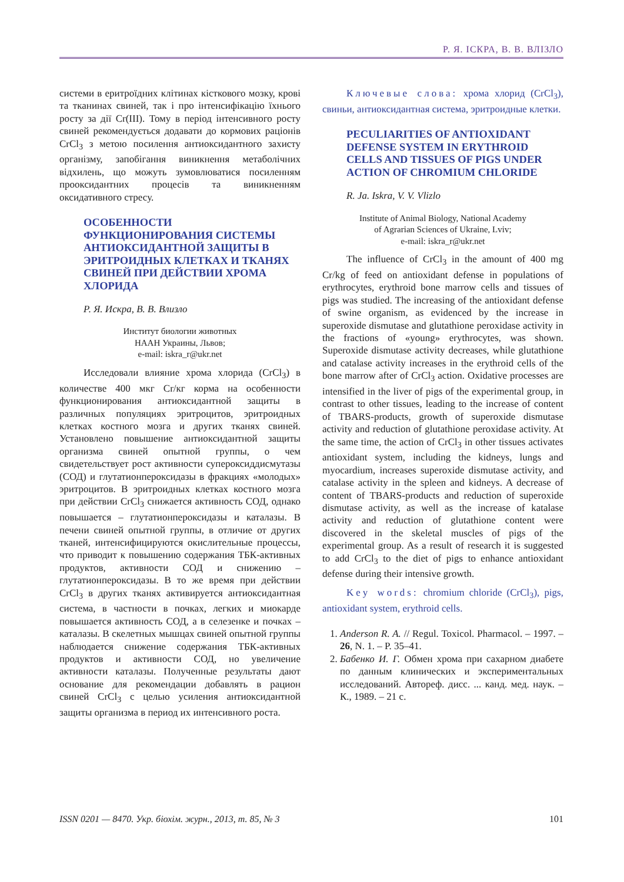Р. Я. ІСКРА, В. В. ВЛІЗЛО
системи в еритроїдних клітинах кісткового мозку, крові та тканинах свиней, так і про інтенсифікацію їхнього росту за дії Cr(III). Тому в період інтенсивного росту свиней рекомендується додавати до кормових раціонів CrCl<sub>3</sub> з метою посилення антиоксидантного захисту організму, запобігання виникнення метаболічних відхилень, що можуть зумовлюватися посиленням прооксидантних процесів та виникненням оксидативного стресу.
ОСОБЕННОСТИ ФУНКЦИОНИРОВАНИЯ СИСТЕМЫ АНТИОКСИДАНТНОЙ ЗАЩИТЫ В ЭРИТРОИДНЫХ КЛЕТКАХ И ТКАНЯХ СВИНЕЙ ПРИ ДЕЙСТВИИ ХРОМА ХЛОРИДА
Р. Я. Искра, В. В. Влизло
Институт биологии животных
НААН Украины, Львов;
e-mail: iskra_r@ukr.net
Исследовали влияние хрома хлорида (CrCl<sub>3</sub>) в количестве 400 мкг Cr/кг корма на особенности функционирования антиоксидантной защиты в различных популяциях эритроцитов, эритроидных клетках костного мозга и других тканях свиней. Установлено повышение антиоксидантной защиты организма свиней опытной группы, о чем свидетельствует рост активности супероксиддисмутазы (СОД) и глутатионпероксидазы в фракциях «молодых» эритроцитов. В эритроидных клетках костного мозга при действии CrCl<sub>3</sub> снижается активность СОД, однако повышается – глутатионпероксидазы и каталазы. В печени свиней опытной группы, в отличие от других тканей, интенсифицируются окислительные процессы, что приводит к повышению содержания ТБК-активных продуктов, активности СОД и снижению – глутатионпероксидазы. В то же время при действии CrCl<sub>3</sub> в других тканях активируется антиоксидантная система, в частности в почках, легких и миокарде повышается активность СОД, а в селезенке и почках – каталазы. В скелетных мышцах свиней опытной группы наблюдается снижение содержания ТБК-активных продуктов и активности СОД, но увеличение активности каталазы. Полученные результаты дают основание для рекомендации добавлять в рацион свиней CrCl<sub>3</sub> с целью усиления антиоксидантной защиты организма в период их интенсивного роста.
Ключевые слова: хрома хлорид (CrCl<sub>3</sub>), свиньи, антиоксидантная система, эритроидные клетки.
PECULIARITIES OF ANTIOXIDANT DEFENSE SYSTEM IN ERYTHROID CELLS AND TISSUES OF PIGS UNDER ACTION OF CHROMIUM CHLORIDE
R. Ja. Iskra, V. V. Vlizlo
Institute of Animal Biology, National Academy
of Agrarian Sciences of Ukraine, Lviv;
e-mail: iskra_r@ukr.net
The influence of CrCl<sub>3</sub> in the amount of 400 mg Cr/kg of feed on antioxidant defense in populations of erythrocytes, erythroid bone marrow cells and tissues of pigs was studied. The increasing of the antioxidant defense of swine organism, as evidenced by the increase in superoxide dismutase and glutathione peroxidase activity in the fractions of «young» erythrocytes, was shown. Superoxide dismutase activity decreases, while glutathione and catalase activity increases in the erythroid cells of the bone marrow after of CrCl<sub>3</sub> action. Oxidative processes are intensified in the liver of pigs of the experimental group, in contrast to other tissues, leading to the increase of content of TBARS-products, growth of superoxide dismutase activity and reduction of glutathione peroxidase activity. At the same time, the action of CrCl<sub>3</sub> in other tissues activates antioxidant system, including the kidneys, lungs and myocardium, increases superoxide dismutase activity, and catalase activity in the spleen and kidneys. A decrease of content of TBARS-products and reduction of superoxide dismutase activity, as well as the increase of katalase activity and reduction of glutathione content were discovered in the skeletal muscles of pigs of the experimental group. As a result of research it is suggested to add CrCl<sub>3</sub> to the diet of pigs to enhance antioxidant defense during their intensive growth.
Key words: chromium chloride (CrCl<sub>3</sub>), pigs, antioxidant system, erythroid cells.
1. Anderson R. A. // Regul. Toxicol. Pharmacol. – 1997. – 26, N. 1. – P. 35–41.
2. Бабенко И. Г. Обмен хрома при сахарном диабете по данным клинических и экспериментальных исследований. Автореф. дисс. ... канд. мед. наук. – К., 1989. – 21 с.
ISSN 0201 — 8470. Укр. біохім. журн., 2013, т. 85, № 3 101